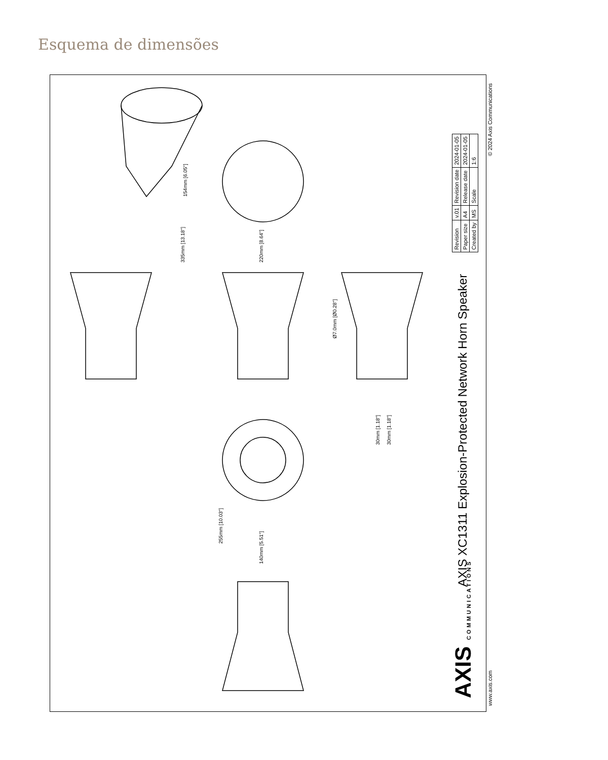Esquema de dimensões
335mm [13.18"]
220mm [8.64"]
154mm [6.05"]
Ø7.0mm [Ø0.28"]
30mm [1.18"]
30mm [1.18"]
255mm [10.03"]
140mm [5.51"]
AXIS XC1311 Explosion-Protected Network Horn Speaker
AXIS COMMUNICATIONS www.axis.com
© 2024 Axis Communications
| Revision | v.01 | Revision date | 2024-01-05 |
| Paper size | A4 | Release date | 2024-01-05 |
| Created by | MS | Scale | 1:6 |